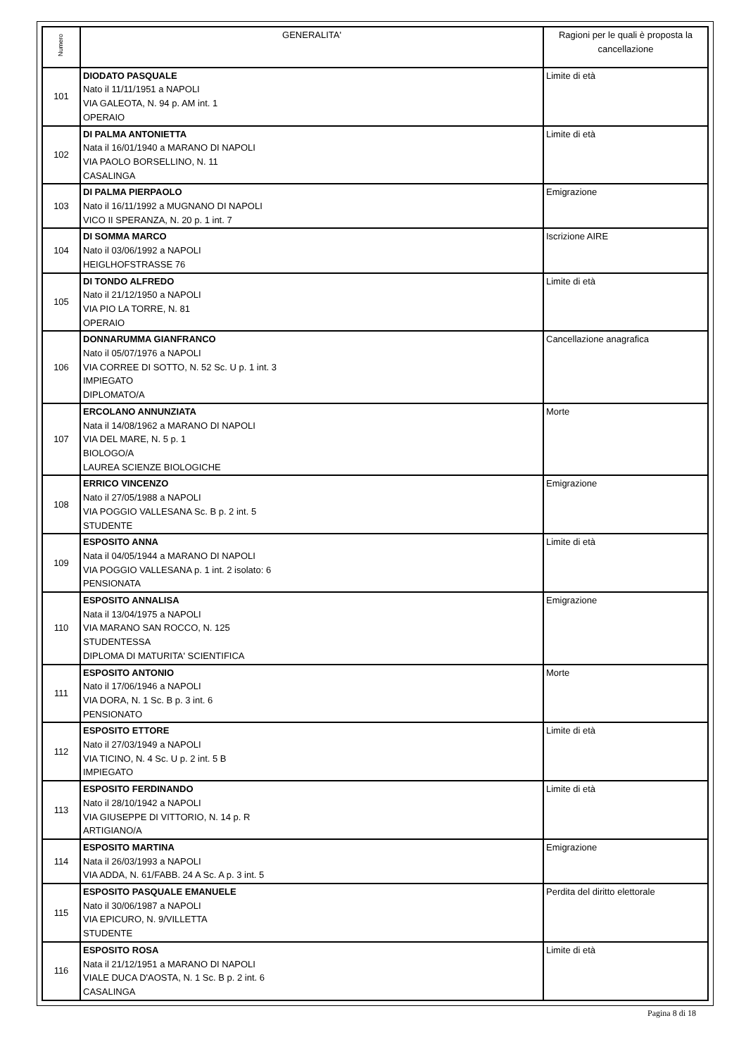| Numero | GENERALITA' | Ragioni per le quali è proposta la cancellazione |
| --- | --- | --- |
| 101 | DIODATO PASQUALE Nato il 11/11/1951 a NAPOLI VIA GALEOTA, N. 94 p. AM int. 1 OPERAIO | Limite di età |
| 102 | DI PALMA ANTONIETTA Nata il 16/01/1940 a MARANO DI NAPOLI VIA PAOLO BORSELLINO, N. 11 CASALINGA | Limite di età |
| 103 | DI PALMA PIERPAOLO Nato il 16/11/1992 a MUGNANO DI NAPOLI VICO II SPERANZA, N. 20 p. 1 int. 7 | Emigrazione |
| 104 | DI SOMMA MARCO Nato il 03/06/1992 a NAPOLI HEIGLHOFSTRASSE 76 | Iscrizione AIRE |
| 105 | DI TONDO ALFREDO Nato il 21/12/1950 a NAPOLI VIA PIO LA TORRE, N. 81 OPERAIO | Limite di età |
| 106 | DONNARUMMA GIANFRANCO Nato il 05/07/1976 a NAPOLI VIA CORREE DI SOTTO, N. 52 Sc. U p. 1 int. 3 IMPIEGATO DIPLOMATO/A | Cancellazione anagrafica |
| 107 | ERCOLANO ANNUNZIATA Nata il 14/08/1962 a MARANO DI NAPOLI VIA DEL MARE, N. 5 p. 1 BIOLOGO/A LAUREA SCIENZE BIOLOGICHE | Morte |
| 108 | ERRICO VINCENZO Nato il 27/05/1988 a NAPOLI VIA POGGIO VALLESANA Sc. B p. 2 int. 5 STUDENTE | Emigrazione |
| 109 | ESPOSITO ANNA Nata il 04/05/1944 a MARANO DI NAPOLI VIA POGGIO VALLESANA p. 1 int. 2 isolato: 6 PENSIONATA | Limite di età |
| 110 | ESPOSITO ANNALISA Nata il 13/04/1975 a NAPOLI VIA MARANO SAN ROCCO, N. 125 STUDENTESSA DIPLOMA DI MATURITA' SCIENTIFICA | Emigrazione |
| 111 | ESPOSITO ANTONIO Nato il 17/06/1946 a NAPOLI VIA DORA, N. 1 Sc. B p. 3 int. 6 PENSIONATO | Morte |
| 112 | ESPOSITO ETTORE Nato il 27/03/1949 a NAPOLI VIA TICINO, N. 4 Sc. U p. 2 int. 5 B IMPIEGATO | Limite di età |
| 113 | ESPOSITO FERDINANDO Nato il 28/10/1942 a NAPOLI VIA GIUSEPPE DI VITTORIO, N. 14 p. R ARTIGIANO/A | Limite di età |
| 114 | ESPOSITO MARTINA Nata il 26/03/1993 a NAPOLI VIA ADDA, N. 61/FABB. 24 A Sc. A p. 3 int. 5 | Emigrazione |
| 115 | ESPOSITO PASQUALE EMANUELE Nato il 30/06/1987 a NAPOLI VIA EPICURO, N. 9/VILLETTA STUDENTE | Perdita del diritto elettorale |
| 116 | ESPOSITO ROSA Nata il 21/12/1951 a MARANO DI NAPOLI VIALE DUCA D'AOSTA, N. 1 Sc. B p. 2 int. 6 CASALINGA | Limite di età |
Pagina 8 di 18